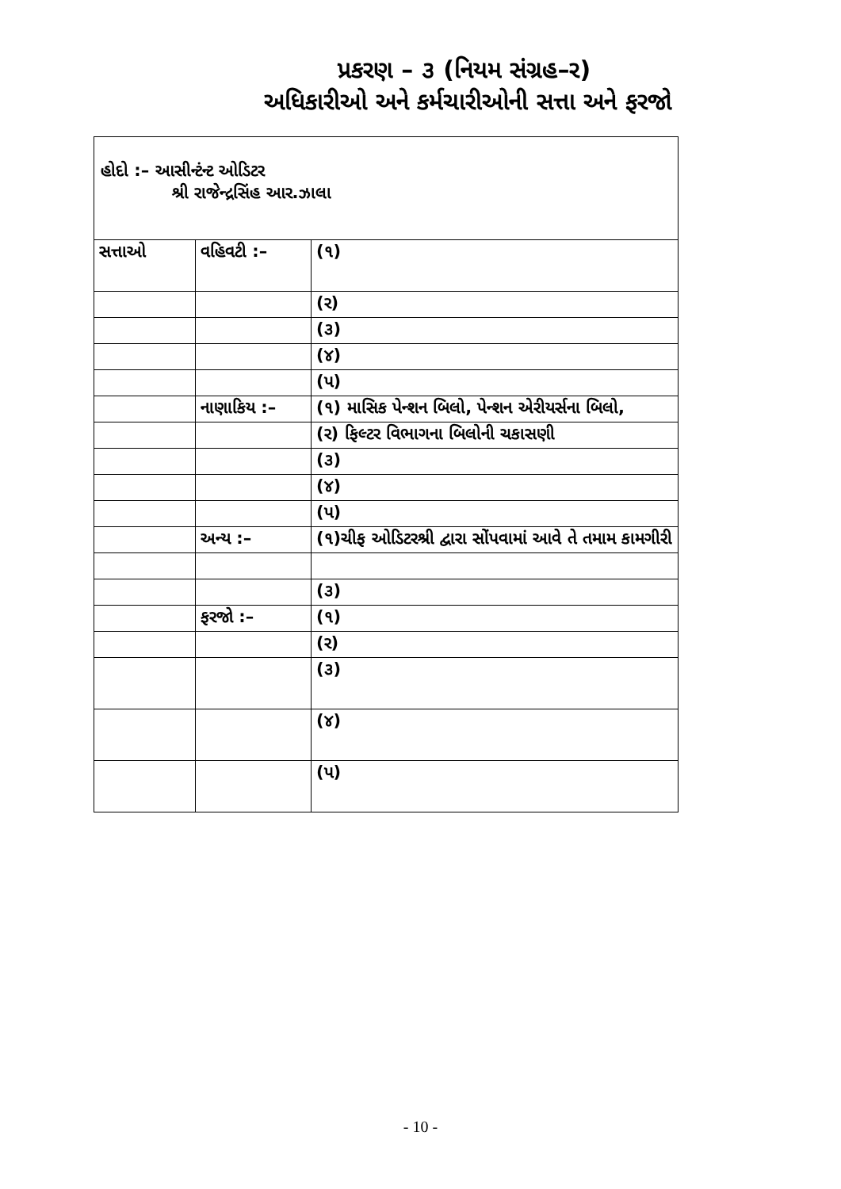પ્રકરણ – ૩ (નિયમ સંગ્રહ–ર)
અધિકારીઓ અને કર્મચારીઓની સત્તા અને ફરજો
હોદો :– આસીન્ટંન્ટ ઓડિટર
શ્રી રાજેન્દ્રસિંહ આર.ઝાલા
| સત્તાઓ | વહિવટી :– | (૧) |
| | | (ર) |
| | | (૩) |
| | | (૪) |
| | | (પ) |
| | નાણાકિય :– | (૧) માસિક પેન્શન બિલો, પેન્શન એરીયર્સના બિલો, |
| | | (ર) ફિલ્ટર વિભાગના બિલોની ચકાસણી |
| | | (૩) |
| | | (૪) |
| | | (પ) |
| | અન્ય :– | (૧)ચીફ ઓડિટરશ્રી દ્વારા સોંપવામાં આવે તે તમામ કામગીરી |
| | | (૩) |
| | ફરજો :– | (૧) |
| | | (ર) |
| | | (૩) |
| | | (૪) |
| | | (પ) |
- 10 -